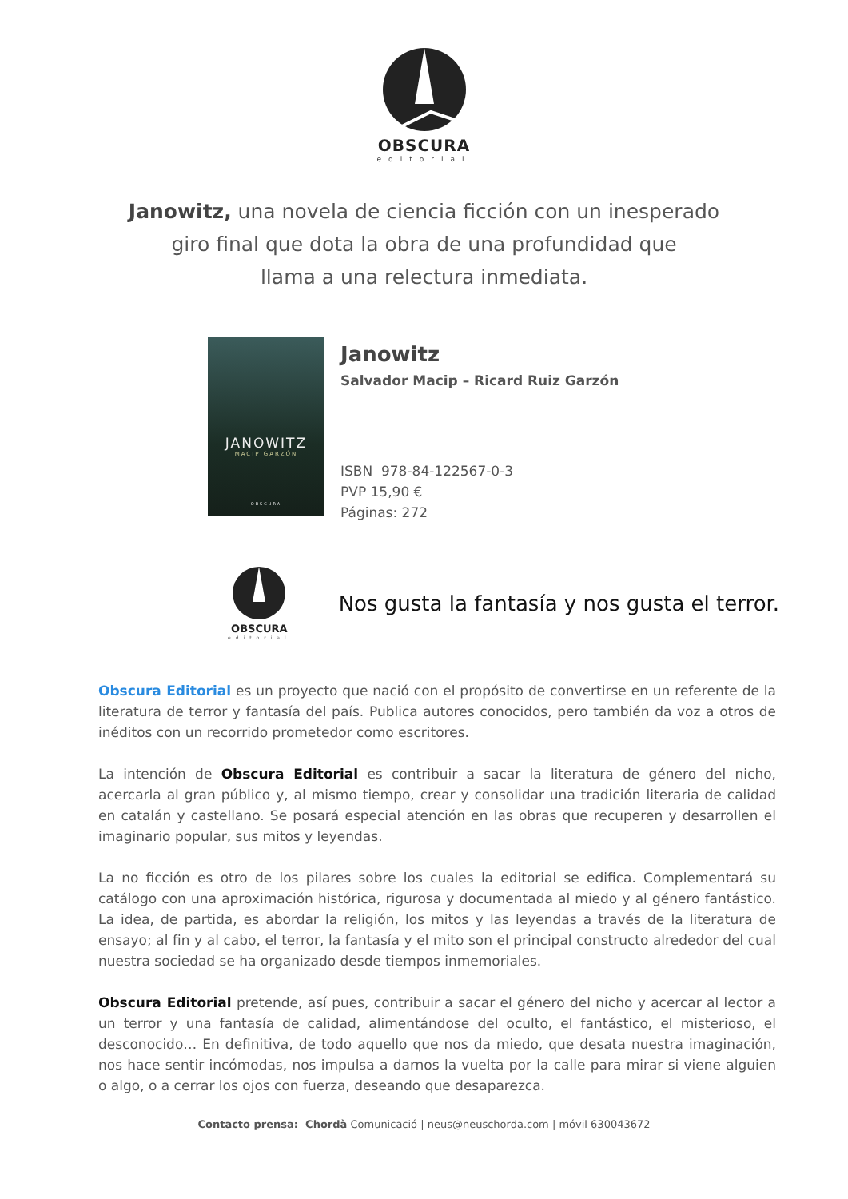OBSCURA
editorial
Janowitz, una novela de ciencia ficción con un inesperado
giro final que dota la obra de una profundidad que
llama a una relectura inmediata.
JANOWITZ
MACIP GARZÓN
OBSCURA
Janowitz
Salvador Macip – Ricard Ruiz Garzón
ISBN 978-84-122567-0-3
PVP 15,90 €
Páginas: 272
OBSCURA
editorial
Nos gusta la fantasía y nos gusta el terror.
Obscura Editorial es un proyecto que nació con el propósito de convertirse en un referente de la literatura de terror y fantasía del país. Publica autores conocidos, pero también da voz a otros de inéditos con un recorrido prometedor como escritores.
La intención de Obscura Editorial es contribuir a sacar la literatura de género del nicho, acercarla al gran público y, al mismo tiempo, crear y consolidar una tradición literaria de calidad en catalán y castellano. Se posará especial atención en las obras que recuperen y desarrollen el imaginario popular, sus mitos y leyendas.
La no ficción es otro de los pilares sobre los cuales la editorial se edifica. Complementará su catálogo con una aproximación histórica, rigurosa y documentada al miedo y al género fantástico. La idea, de partida, es abordar la religión, los mitos y las leyendas a través de la literatura de ensayo; al fin y al cabo, el terror, la fantasía y el mito son el principal constructo alrededor del cual nuestra sociedad se ha organizado desde tiempos inmemoriales.
Obscura Editorial pretende, así pues, contribuir a sacar el género del nicho y acercar al lector a un terror y una fantasía de calidad, alimentándose del oculto, el fantástico, el misterioso, el desconocido… En definitiva, de todo aquello que nos da miedo, que desata nuestra imaginación, nos hace sentir incómodas, nos impulsa a darnos la vuelta por la calle para mirar si viene alguien o algo, o a cerrar los ojos con fuerza, deseando que desaparezca.
Contacto prensa: Chordà Comunicació | neus@neuschorda.com | móvil 630043672